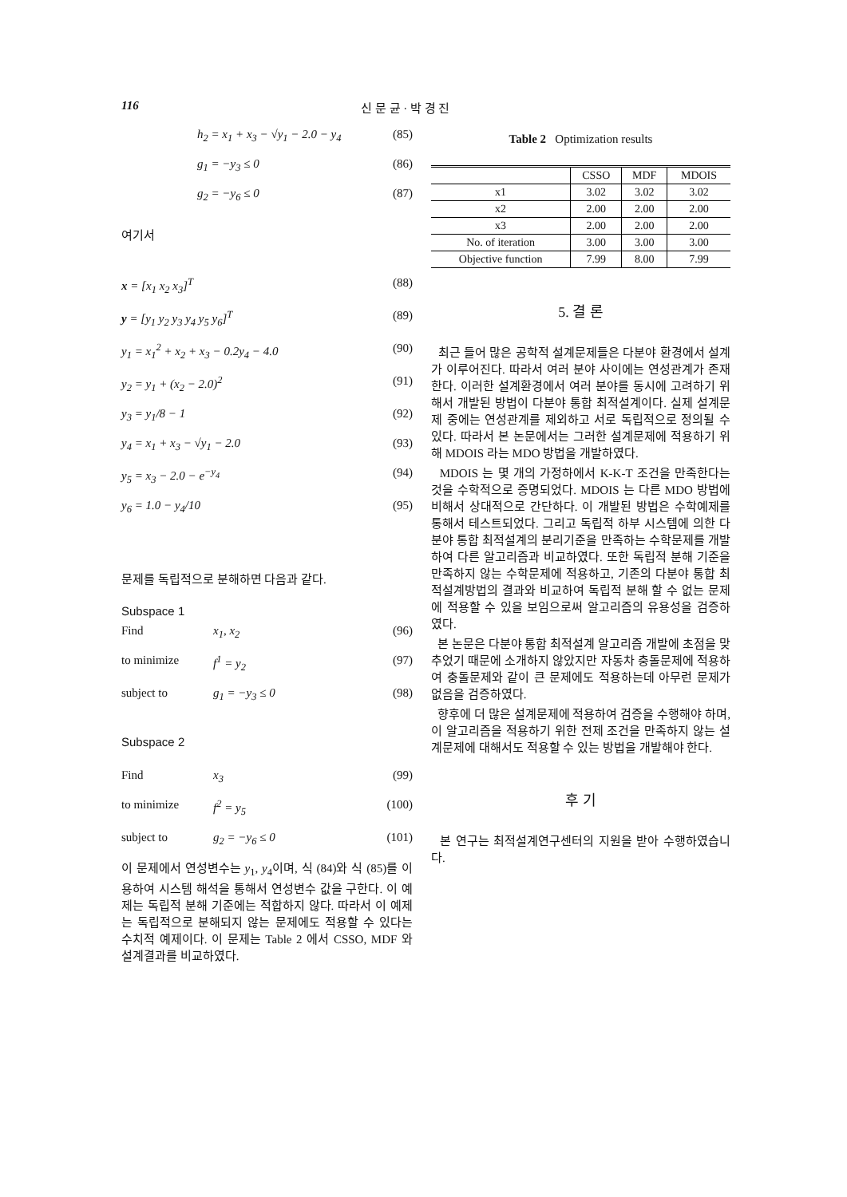116 신 문 균 · 박 경 진
h<sub>2</sub> = x<sub>1</sub> + x<sub>3</sub> − √y<sub>1</sub> − 2.0 − y<sub>4</sub> (85)
g<sub>1</sub> = −y<sub>3</sub> ≤ 0 (86)
g<sub>2</sub> = −y<sub>6</sub> ≤ 0 (87)
여기서
x = [x<sub>1</sub> x<sub>2</sub> x<sub>3</sub>]<sup>T</sup> (88)
y = [y<sub>1</sub> y<sub>2</sub> y<sub>3</sub> y<sub>4</sub> y<sub>5</sub> y<sub>6</sub>]<sup>T</sup> (89)
y<sub>1</sub> = x<sub>1</sub><sup>2</sup> + x<sub>2</sub> + x<sub>3</sub> − 0.2y<sub>4</sub> − 4.0 (90)
y<sub>2</sub> = y<sub>1</sub> + (x<sub>2</sub> − 2.0)<sup>2</sup> (91)
y<sub>3</sub> = y<sub>1</sub>/8 − 1 (92)
y<sub>4</sub> = x<sub>1</sub> + x<sub>3</sub> − √y<sub>1</sub> − 2.0 (93)
y<sub>5</sub> = x<sub>3</sub> − 2.0 − e<sup>−y<sub>4</sub></sup> (94)
y<sub>6</sub> = 1.0 − y<sub>4</sub>/10 (95)
문제를 독립적으로 분해하면 다음과 같다.
Subspace 1
Find x<sub>1</sub>, x<sub>2</sub> (96)
to minimize f<sup>1</sup> = y<sub>2</sub> (97)
subject to g<sub>1</sub> = −y<sub>3</sub> ≤ 0 (98)
Subspace 2
Find x<sub>3</sub> (99)
to minimize f<sup>2</sup> = y<sub>5</sub> (100)
subject to g<sub>2</sub> = −y<sub>6</sub> ≤ 0 (101)
이 문제에서 연성변수는 y<sub>1</sub>, y<sub>4</sub>이며, 식 (84)와 식 (85)를 이용하여 시스템 해석을 통해서 연성변수 값을 구한다. 이 예제는 독립적 분해 기준에는 적합하지 않다. 따라서 이 예제는 독립적으로 분해되지 않는 문제에도 적용할 수 있다는 수치적 예제이다. 이 문제는 Table 2 에서 CSSO, MDF 와 설계결과를 비교하였다.
Table 2 Optimization results
| | CSSO | MDF | MDOIS |
| --- | --- | --- | --- |
| x1 | 3.02 | 3.02 | 3.02 |
| x2 | 2.00 | 2.00 | 2.00 |
| x3 | 2.00 | 2.00 | 2.00 |
| No. of iteration | 3.00 | 3.00 | 3.00 |
| Objective function | 7.99 | 8.00 | 7.99 |
5. 결 론
최근 들어 많은 공학적 설계문제들은 다분야 환경에서 설계가 이루어진다. 따라서 여러 분야 사이에는 연성관계가 존재한다. 이러한 설계환경에서 여러 분야를 동시에 고려하기 위해서 개발된 방법이 다분야 통합 최적설계이다. 실제 설계문제 중에는 연성관계를 제외하고 서로 독립적으로 정의될 수 있다. 따라서 본 논문에서는 그러한 설계문제에 적용하기 위해 MDOIS 라는 MDO 방법을 개발하였다.
MDOIS 는 몇 개의 가정하에서 K-K-T 조건을 만족한다는 것을 수학적으로 증명되었다. MDOIS 는 다른 MDO 방법에 비해서 상대적으로 간단하다. 이 개발된 방법은 수학예제를 통해서 테스트되었다. 그리고 독립적 하부 시스템에 의한 다분야 통합 최적설계의 분리기준을 만족하는 수학문제를 개발하여 다른 알고리즘과 비교하였다. 또한 독립적 분해 기준을 만족하지 않는 수학문제에 적용하고, 기존의 다분야 통합 최적설계방법의 결과와 비교하여 독립적 분해 할 수 없는 문제에 적용할 수 있을 보임으로써 알고리즘의 유용성을 검증하였다.
본 논문은 다분야 통합 최적설계 알고리즘 개발에 초점을 맞추었기 때문에 소개하지 않았지만 자동차 충돌문제에 적용하여 충돌문제와 같이 큰 문제에도 적용하는데 아무런 문제가 없음을 검증하였다.
향후에 더 많은 설계문제에 적용하여 검증을 수행해야 하며, 이 알고리즘을 적용하기 위한 전제 조건을 만족하지 않는 설계문제에 대해서도 적용할 수 있는 방법을 개발해야 한다.
후 기
본 연구는 최적설계연구센터의 지원을 받아 수행하였습니다.